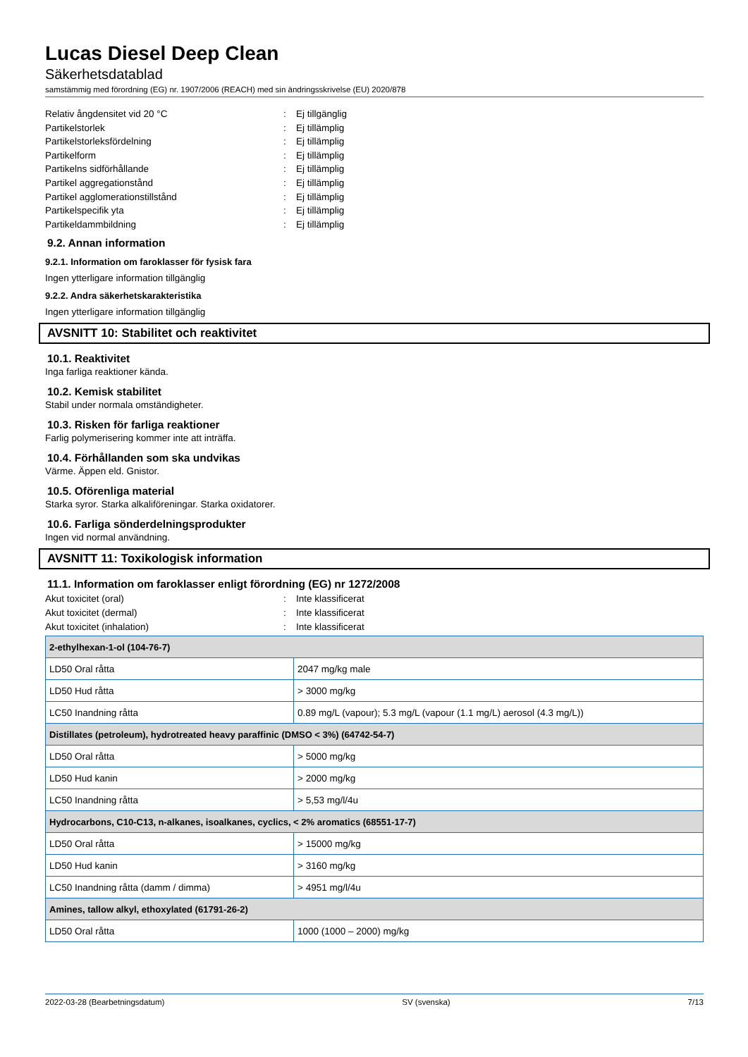Lucas Diesel Deep Clean
Säkerhetsdatablad
samstämmig med förordning (EG) nr. 1907/2006 (REACH) med sin ändringsskrivelse (EU) 2020/878
Relativ ångdensitet vid 20 °C: Ej tillgänglig
Partikelstorlek: Ej tillämplig
Partikelstorleksfördelning: Ej tillämplig
Partikelform: Ej tillämplig
Partikelns sidförhållande: Ej tillämplig
Partikel aggregationstånd: Ej tillämplig
Partikel agglomerationstillstånd: Ej tillämplig
Partikelspecifik yta: Ej tillämplig
Partikeldammbildning: Ej tillämplig
9.2. Annan information
9.2.1. Information om faroklasser för fysisk fara
Ingen ytterligare information tillgänglig
9.2.2. Andra säkerhetskarakteristika
Ingen ytterligare information tillgänglig
AVSNITT 10: Stabilitet och reaktivitet
10.1. Reaktivitet
Inga farliga reaktioner kända.
10.2. Kemisk stabilitet
Stabil under normala omständigheter.
10.3. Risken för farliga reaktioner
Farlig polymerisering kommer inte att inträffa.
10.4. Förhållanden som ska undvikas
Värme. Äppen eld. Gnistor.
10.5. Oförenliga material
Starka syror. Starka alkaliföreningar. Starka oxidatorer.
10.6. Farliga sönderdelningsprodukter
Ingen vid normal användning.
AVSNITT 11: Toxikologisk information
11.1. Information om faroklasser enligt förordning (EG) nr 1272/2008
Akut toxicitet (oral): Inte klassificerat
Akut toxicitet (dermal): Inte klassificerat
Akut toxicitet (inhalation): Inte klassificerat
| 2-ethylhexan-1-ol (104-76-7) | |
| --- | --- |
| LD50 Oral råtta | 2047 mg/kg male |
| LD50 Hud råtta | > 3000 mg/kg |
| LC50 Inandning råtta | 0.89 mg/L (vapour); 5.3 mg/L (vapour (1.1 mg/L) aerosol (4.3 mg/L)) |
| Distillates (petroleum), hydrotreated heavy paraffinic (DMSO < 3%) (64742-54-7) | |
| LD50 Oral råtta | > 5000 mg/kg |
| LD50 Hud kanin | > 2000 mg/kg |
| LC50 Inandning råtta | > 5,53 mg/l/4u |
| Hydrocarbons, C10-C13, n-alkanes, isoalkanes, cyclics, < 2% aromatics (68551-17-7) | |
| LD50 Oral råtta | > 15000 mg/kg |
| LD50 Hud kanin | > 3160 mg/kg |
| LC50 Inandning råtta (damm / dimma) | > 4951 mg/l/4u |
| Amines, tallow alkyl, ethoxylated (61791-26-2) | |
| LD50 Oral råtta | 1000 (1000 – 2000) mg/kg |
2022-03-28 (Bearbetningsdatum) SV (svenska) 7/13